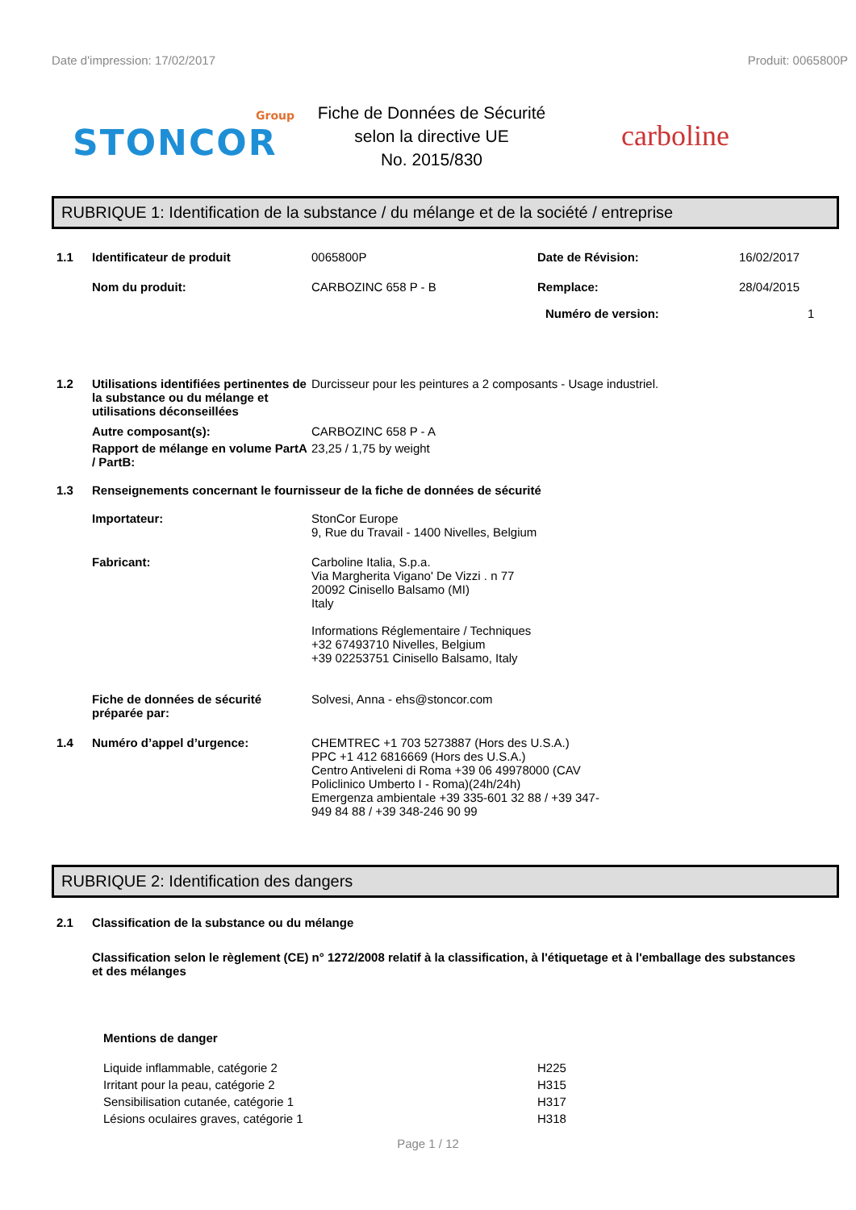Date d'impression: 17/02/2017 Produit: 0065800P
Group
STONCOR
Fiche de Données de Sécurité
selon la directive UE
No. 2015/830
carboline
RUBRIQUE 1: Identification de la substance / du mélange et de la société / entreprise
1.1 Identificateur de produit 0065800P Date de Révision: 16/02/2017
Nom du produit: CARBOZINC 658 P - B Remplace: 28/04/2015
Numéro de version: 1
1.2 Utilisations identifiées pertinentes de la substance ou du mélange et utilisations déconseillées
Durcisseur pour les peintures a 2 composants - Usage industriel.
Autre composant(s): CARBOZINC 658 P - A
Rapport de mélange en volume PartA / PartB:
23,25 / 1,75 by weight
1.3 Renseignements concernant le fournisseur de la fiche de données de sécurité
Importateur: StonCor Europe
9, Rue du Travail - 1400 Nivelles, Belgium
Fabricant: Carboline Italia, S.p.a.
Via Margherita Vigano' De Vizzi . n 77
20092 Cinisello Balsamo (MI)
Italy
Informations Réglementaire / Techniques
+32 67493710 Nivelles, Belgium
+39 02253751 Cinisello Balsamo, Italy
Fiche de données de sécurité préparée par:
Solvesi, Anna - ehs@stoncor.com
1.4 Numéro d’appel d’urgence: CHEMTREC +1 703 5273887 (Hors des U.S.A.)
PPC +1 412 6816669 (Hors des U.S.A.)
Centro Antiveleni di Roma +39 06 49978000 (CAV Policlinico Umberto I - Roma)(24h/24h)
Emergenza ambientale +39 335-601 32 88 / +39 347-949 84 88 / +39 348-246 90 99
RUBRIQUE 2: Identification des dangers
2.1 Classification de la substance ou du mélange
Classification selon le règlement (CE) n° 1272/2008 relatif à la classification, à l'étiquetage et à l'emballage des substances et des mélanges
Mentions de danger
Liquide inflammable, catégorie 2 H225
Irritant pour la peau, catégorie 2 H315
Sensibilisation cutanée, catégorie 1 H317
Lésions oculaires graves, catégorie 1 H318
Page 1 / 12